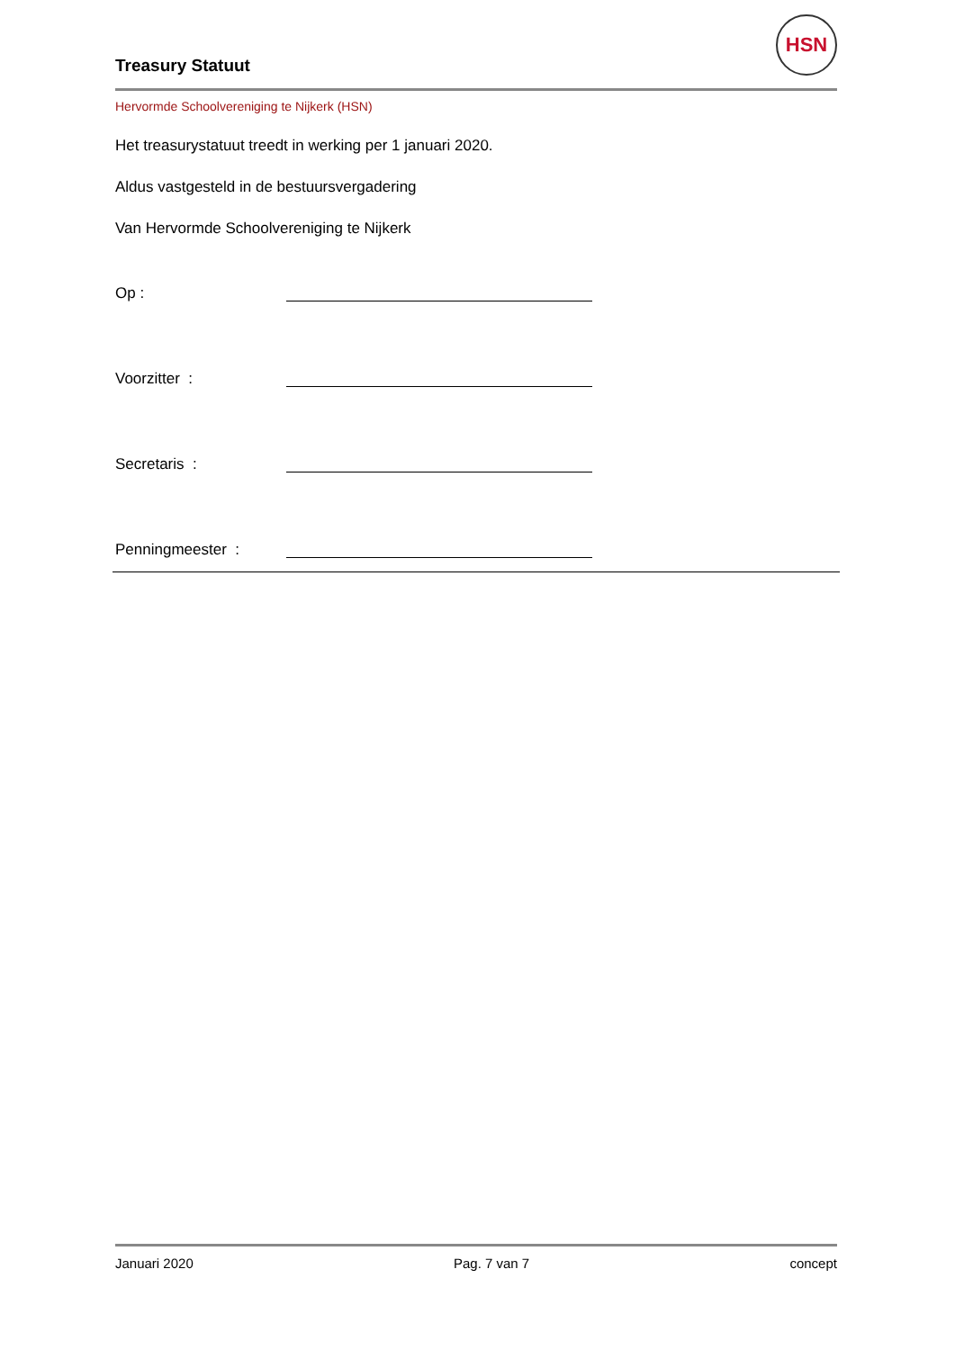Treasury Statuut
HSN
Hervormde Schoolvereniging te Nijkerk (HSN)
Het treasurystatuut treedt in werking per 1 januari 2020.
Aldus vastgesteld in de bestuursvergadering
Van Hervormde Schoolvereniging te Nijkerk
Op :
Voorzitter :
Secretaris :
Penningmeester :
Januari 2020 Pag. 7 van 7 concept